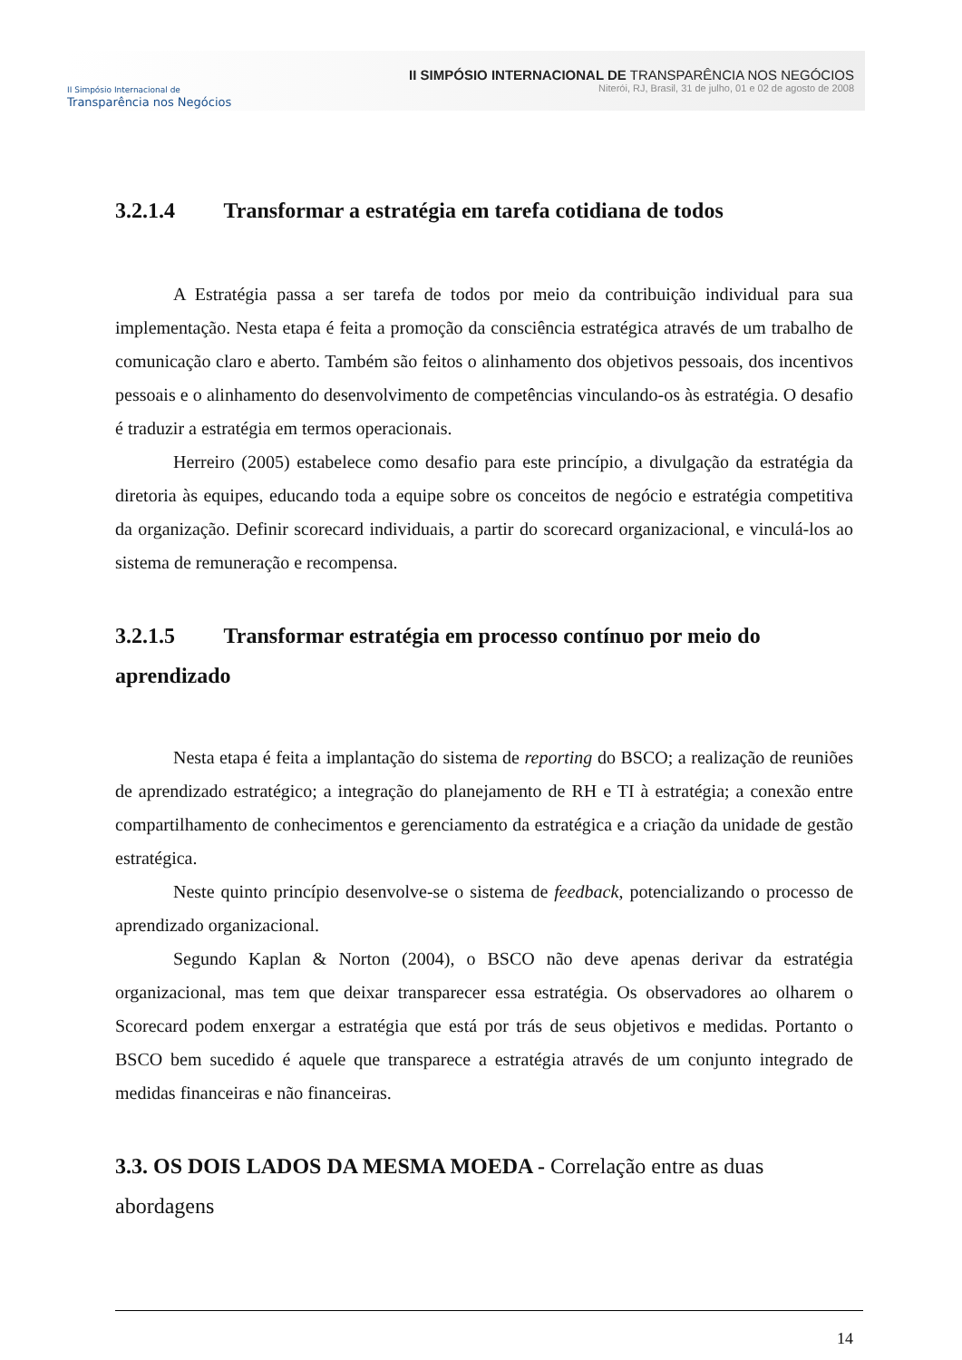II Simpósio Internacional de
Transparência nos Negócios
II SIMPÓSIO INTERNACIONAL DE TRANSPARÊNCIA NOS NEGÓCIOS
Niterói, RJ, Brasil, 31 de julho, 01 e 02 de agosto de 2008
3.2.1.4 Transformar a estratégia em tarefa cotidiana de todos
A Estratégia passa a ser tarefa de todos por meio da contribuição individual para sua implementação. Nesta etapa é feita a promoção da consciência estratégica através de um trabalho de comunicação claro e aberto. Também são feitos o alinhamento dos objetivos pessoais, dos incentivos pessoais e o alinhamento do desenvolvimento de competências vinculando-os às estratégia. O desafio é traduzir a estratégia em termos operacionais.
Herreiro (2005) estabelece como desafio para este princípio, a divulgação da estratégia da diretoria às equipes, educando toda a equipe sobre os conceitos de negócio e estratégia competitiva da organização. Definir scorecard individuais, a partir do scorecard organizacional, e vinculá-los ao sistema de remuneração e recompensa.
3.2.1.5 Transformar estratégia em processo contínuo por meio do aprendizado
Nesta etapa é feita a implantação do sistema de reporting do BSCO; a realização de reuniões de aprendizado estratégico; a integração do planejamento de RH e TI à estratégia; a conexão entre compartilhamento de conhecimentos e gerenciamento da estratégica e a criação da unidade de gestão estratégica.
Neste quinto princípio desenvolve-se o sistema de feedback, potencializando o processo de aprendizado organizacional.
Segundo Kaplan & Norton (2004), o BSCO não deve apenas derivar da estratégia organizacional, mas tem que deixar transparecer essa estratégia. Os observadores ao olharem o Scorecard podem enxergar a estratégia que está por trás de seus objetivos e medidas. Portanto o BSCO bem sucedido é aquele que transparece a estratégia através de um conjunto integrado de medidas financeiras e não financeiras.
3.3. OS DOIS LADOS DA MESMA MOEDA - Correlação entre as duas abordagens
14